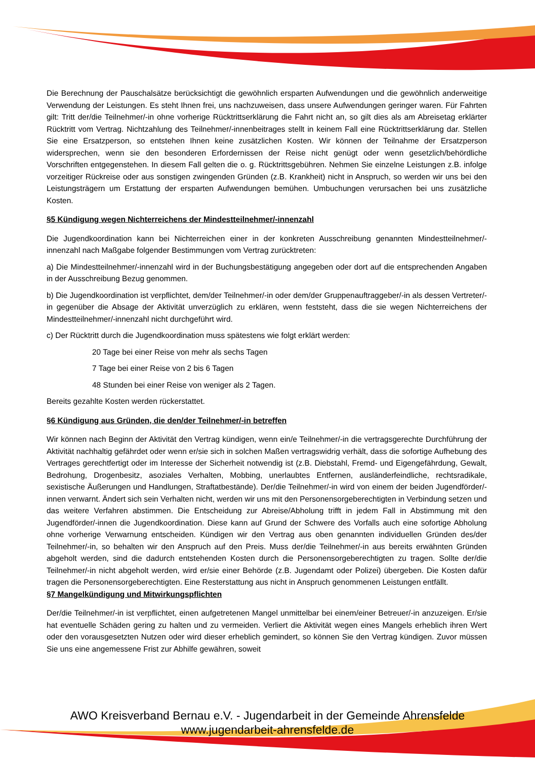Die Berechnung der Pauschalsätze berücksichtigt die gewöhnlich ersparten Aufwendungen und die gewöhnlich anderweitige Verwendung der Leistungen. Es steht Ihnen frei, uns nachzuweisen, dass unsere Aufwendungen geringer waren. Für Fahrten gilt: Tritt der/die Teilnehmer/-in ohne vorherige Rücktrittserklärung die Fahrt nicht an, so gilt dies als am Abreisetag erklärter Rücktritt vom Vertrag. Nichtzahlung des Teilnehmer/-innenbeitrages stellt in keinem Fall eine Rücktrittserklärung dar. Stellen Sie eine Ersatzperson, so entstehen Ihnen keine zusätzlichen Kosten. Wir können der Teilnahme der Ersatzperson widersprechen, wenn sie den besonderen Erfordernissen der Reise nicht genügt oder wenn gesetzlich/behördliche Vorschriften entgegenstehen. In diesem Fall gelten die o. g. Rücktrittsgebühren. Nehmen Sie einzelne Leistungen z.B. infolge vorzeitiger Rückreise oder aus sonstigen zwingenden Gründen (z.B. Krankheit) nicht in Anspruch, so werden wir uns bei den Leistungsträgern um Erstattung der ersparten Aufwendungen bemühen. Umbuchungen verursachen bei uns zusätzliche Kosten.
§5 Kündigung wegen Nichterreichens der Mindestteilnehmer/-innenzahl
Die Jugendkoordination kann bei Nichterreichen einer in der konkreten Ausschreibung genannten Mindestteilnehmer/-innenzahl nach Maßgabe folgender Bestimmungen vom Vertrag zurücktreten:
a) Die Mindestteilnehmer/-innenzahl wird in der Buchungsbestätigung angegeben oder dort auf die entsprechenden Angaben in der Ausschreibung Bezug genommen.
b) Die Jugendkoordination ist verpflichtet, dem/der Teilnehmer/-in oder dem/der Gruppenauftraggeber/-in als dessen Vertreter/-in gegenüber die Absage der Aktivität unverzüglich zu erklären, wenn feststeht, dass die sie wegen Nichterreichens der Mindestteilnehmer/-innenzahl nicht durchgeführt wird.
c) Der Rücktritt durch die Jugendkoordination muss spätestens wie folgt erklärt werden:
20 Tage bei einer Reise von mehr als sechs Tagen
7 Tage bei einer Reise von 2 bis 6 Tagen
48 Stunden bei einer Reise von weniger als 2 Tagen.
Bereits gezahlte Kosten werden rückerstattet.
§6 Kündigung aus Gründen, die den/der Teilnehmer/-in betreffen
Wir können nach Beginn der Aktivität den Vertrag kündigen, wenn ein/e Teilnehmer/-in die vertragsgerechte Durchführung der Aktivität nachhaltig gefährdet oder wenn er/sie sich in solchen Maßen vertragswidrig verhält, dass die sofortige Aufhebung des Vertrages gerechtfertigt oder im Interesse der Sicherheit notwendig ist (z.B. Diebstahl, Fremd- und Eigengefährdung, Gewalt, Bedrohung, Drogenbesitz, asoziales Verhalten, Mobbing, unerlaubtes Entfernen, ausländerfeindliche, rechtsradikale, sexistische Äußerungen und Handlungen, Straftatbestände). Der/die Teilnehmer/-in wird von einem der beiden Jugendförder/-innen verwarnt. Ändert sich sein Verhalten nicht, werden wir uns mit den Personensorgeberechtigten in Verbindung setzen und das weitere Verfahren abstimmen. Die Entscheidung zur Abreise/Abholung trifft in jedem Fall in Abstimmung mit den Jugendförder/-innen die Jugendkoordination. Diese kann auf Grund der Schwere des Vorfalls auch eine sofortige Abholung ohne vorherige Verwarnung entscheiden. Kündigen wir den Vertrag aus oben genannten individuellen Gründen des/der Teilnehmer/-in, so behalten wir den Anspruch auf den Preis. Muss der/die Teilnehmer/-in aus bereits erwähnten Gründen abgeholt werden, sind die dadurch entstehenden Kosten durch die Personensorgeberechtigten zu tragen. Sollte der/die Teilnehmer/-in nicht abgeholt werden, wird er/sie einer Behörde (z.B. Jugendamt oder Polizei) übergeben. Die Kosten dafür tragen die Personensorgeberechtigten. Eine Resterstattung aus nicht in Anspruch genommenen Leistungen entfällt.
§7 Mangelkündigung und Mitwirkungspflichten
Der/die Teilnehmer/-in ist verpflichtet, einen aufgetretenen Mangel unmittelbar bei einem/einer Betreuer/-in anzuzeigen. Er/sie hat eventuelle Schäden gering zu halten und zu vermeiden. Verliert die Aktivität wegen eines Mangels erheblich ihren Wert oder den vorausgesetzten Nutzen oder wird dieser erheblich gemindert, so können Sie den Vertrag kündigen. Zuvor müssen Sie uns eine angemessene Frist zur Abhilfe gewähren, soweit
AWO Kreisverband Bernau e.V. - Jugendarbeit in der Gemeinde Ahrensfelde
www.jugendarbeit-ahrensfelde.de